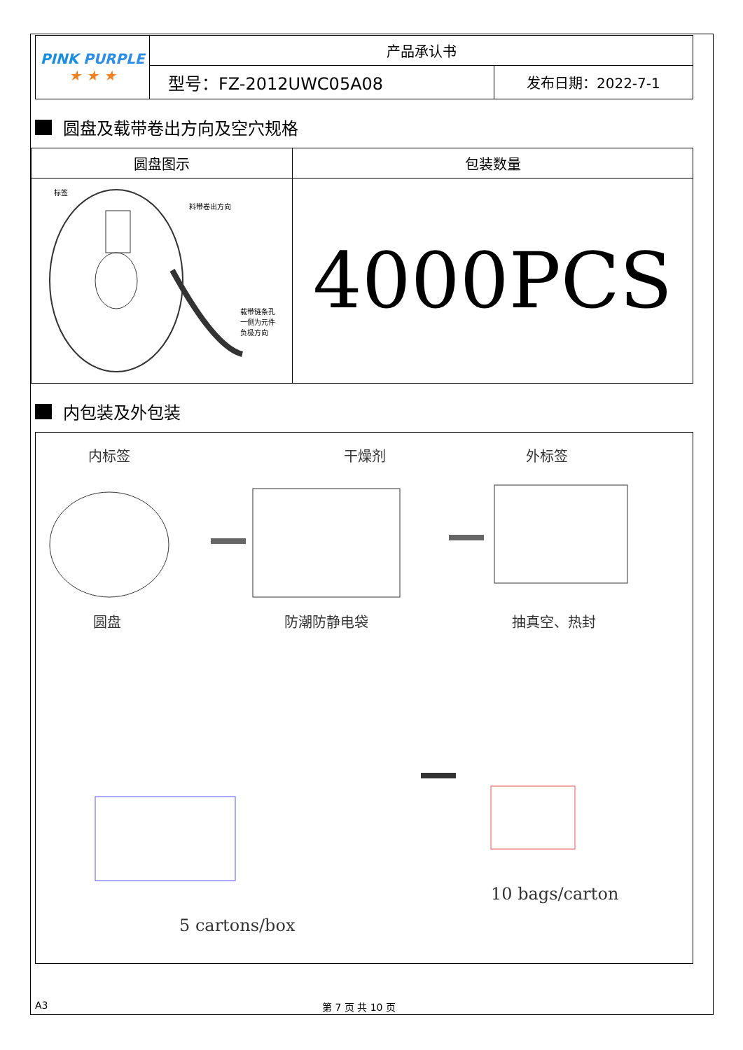| PINK PURPLE ★ ★ ★ | 产品承认书 | |
| | 型号：FZ-2012UWC05A08 | 发布日期：2022-7-1 |
圆盘及载带卷出方向及空穴规格
| 圆盘图示 | 包装数量 |
| --- | --- |
| 标签 料带卷出方向 载带链条孔 一侧为元件 负极方向 | 4000PCS |
内包装及外包装
内标签 干燥剂 外标签
圆盘 防潮防静电袋 抽真空、热封
10 bags/carton
5 cartons/box
A3 第 7 页 共 10 页